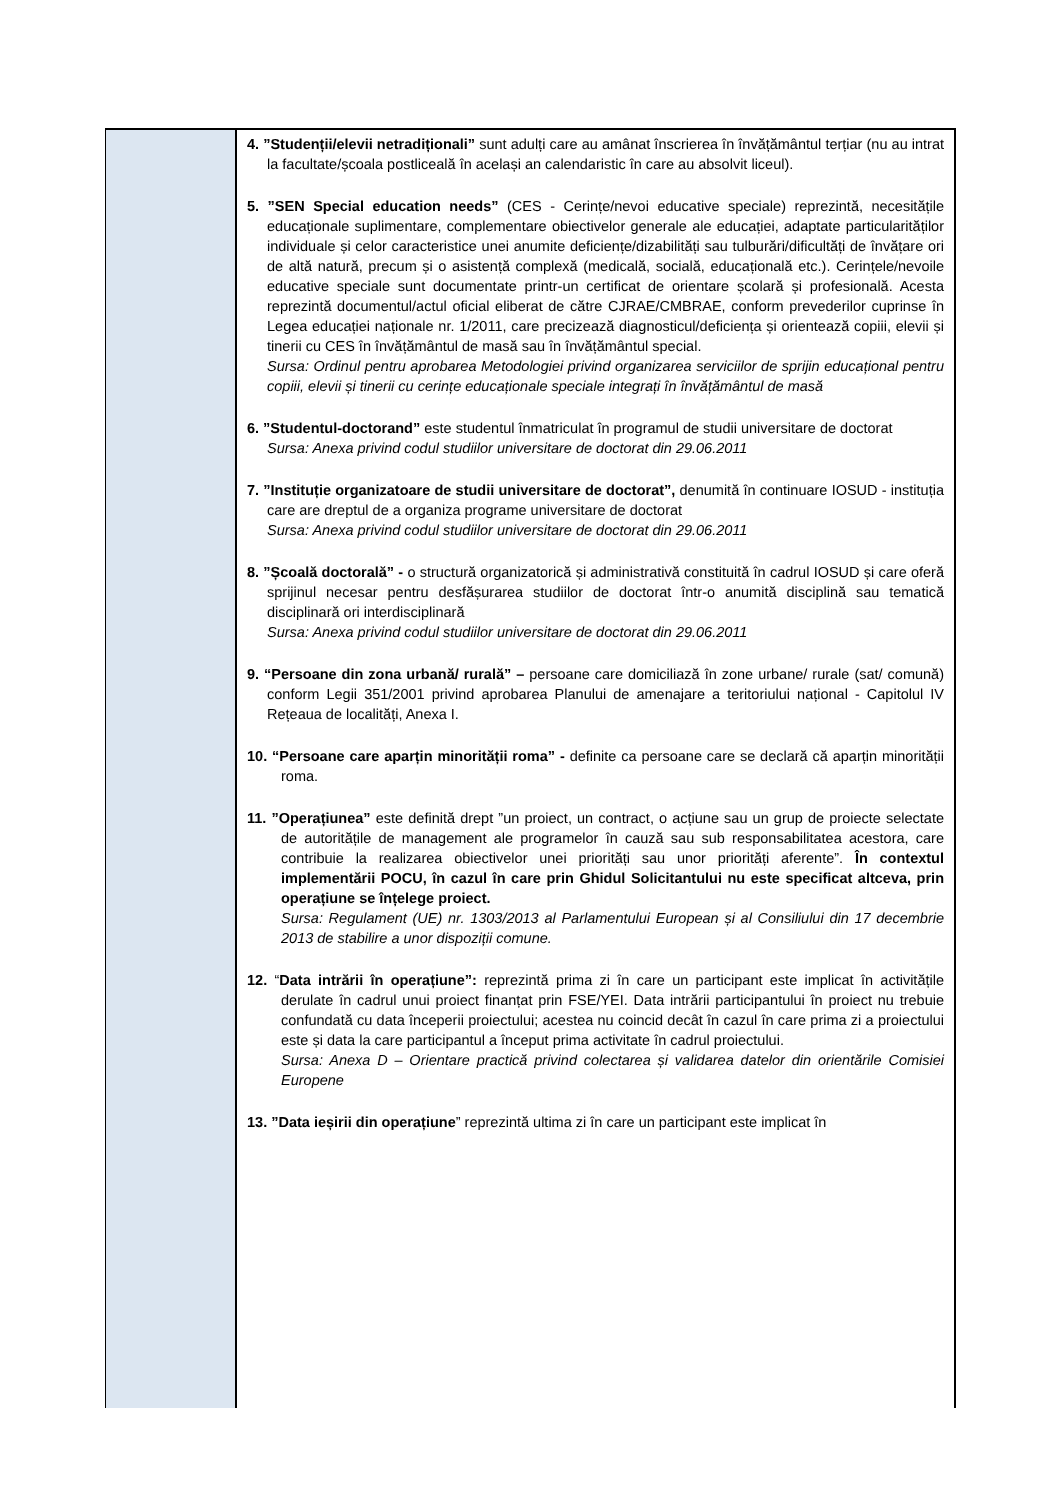| | 4. ”Studenții/elevii netradiționali” sunt adulți care au amânat înscrierea în învățământul terțiar (nu au intrat la facultate/școala postliceală în același an calendaristic în care au absolvit liceul). 5. ”SEN Special education needs” (CES - Cerințe/nevoi educative speciale) reprezintă, necesitățile educaționale suplimentare, complementare obiectivelor generale ale educației, adaptate particularităților individuale și celor caracteristice unei anumite deficiențe/dizabilități sau tulburări/dificultăți de învățare ori de altă natură, precum și o asistență complexă (medicală, socială, educațională etc.). Cerințele/nevoile educative speciale sunt documentate printr-un certificat de orientare școlară și profesională. Acesta reprezintă documentul/actul oficial eliberat de către CJRAE/CMBRAE, conform prevederilor cuprinse în Legea educației naționale nr. 1/2011, care precizează diagnosticul/deficiența și orientează copiii, elevii și tinerii cu CES în învățământul de masă sau în învățământul special. Sursa: Ordinul pentru aprobarea Metodologiei privind organizarea serviciilor de sprijin educațional pentru copiii, elevii și tinerii cu cerințe educaționale speciale integrați în învățământul de masă 6. ”Studentul-doctorand” este studentul înmatriculat în programul de studii universitare de doctorat Sursa: Anexa privind codul studiilor universitare de doctorat din 29.06.2011 7. ”Instituție organizatoare de studii universitare de doctorat”, denumită în continuare IOSUD - instituția care are dreptul de a organiza programe universitare de doctorat Sursa: Anexa privind codul studiilor universitare de doctorat din 29.06.2011 8. ”Școală doctorală” - o structură organizatorică și administrativă constituită în cadrul IOSUD și care oferă sprijinul necesar pentru desfășurarea studiilor de doctorat într-o anumită disciplină sau tematică disciplinară ori interdisciplinară Sursa: Anexa privind codul studiilor universitare de doctorat din 29.06.2011 9. “Persoane din zona urbană/ rurală” – persoane care domiciliază în zone urbane/ rurale (sat/ comună) conform Legii 351/2001 privind aprobarea Planului de amenajare a teritoriului național - Capitolul IV Rețeaua de localități, Anexa I. 10. “Persoane care aparțin minorității roma” - definite ca persoane care se declară că aparțin minorității roma. 11. ”Operațiunea” este definită drept ”un proiect, un contract, o acțiune sau un grup de proiecte selectate de autoritățile de management ale programelor în cauză sau sub responsabilitatea acestora, care contribuie la realizarea obiectivelor unei priorități sau unor priorități aferente”. În contextul implementării POCU, în cazul în care prin Ghidul Solicitantului nu este specificat altceva, prin operațiune se înțelege proiect. Sursa: Regulament (UE) nr. 1303/2013 al Parlamentului European și al Consiliului din 17 decembrie 2013 de stabilire a unor dispoziții comune. 12. “ Data intrării în operațiune”: reprezintă prima zi în care un participant este implicat în activitățile derulate în cadrul unui proiect finanțat prin FSE/YEI. Data intrării participantului în proiect nu trebuie confundată cu data începerii proiectului; acestea nu coincid decât în cazul în care prima zi a proiectului este și data la care participantul a început prima activitate în cadrul proiectului. Sursa: Anexa D – Orientare practică privind colectarea și validarea datelor din orientările Comisiei Europene 13. ”Data ieșirii din operațiune ” reprezintă ultima zi în care un participant este implicat în |